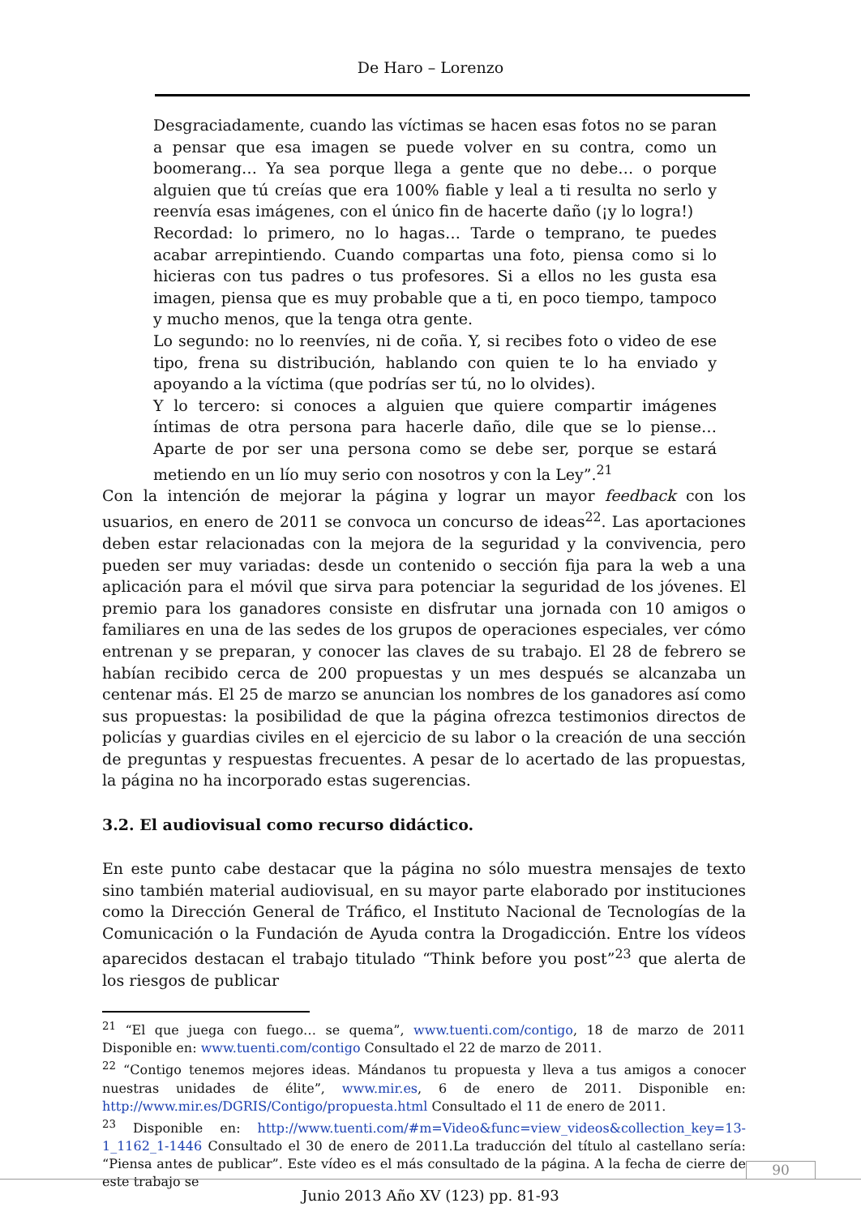De Haro – Lorenzo
Desgraciadamente, cuando las víctimas se hacen esas fotos no se paran a pensar que esa imagen se puede volver en su contra, como un boomerang… Ya sea porque llega a gente que no debe… o porque alguien que tú creías que era 100% fiable y leal a ti resulta no serlo y reenvía esas imágenes, con el único fin de hacerte daño (¡y lo logra!)
Recordad: lo primero, no lo hagas… Tarde o temprano, te puedes acabar arrepintiendo. Cuando compartas una foto, piensa como si lo hicieras con tus padres o tus profesores. Si a ellos no les gusta esa imagen, piensa que es muy probable que a ti, en poco tiempo, tampoco y mucho menos, que la tenga otra gente.
Lo segundo: no lo reenvíes, ni de coña. Y, si recibes foto o video de ese tipo, frena su distribución, hablando con quien te lo ha enviado y apoyando a la víctima (que podrías ser tú, no lo olvides).
Y lo tercero: si conoces a alguien que quiere compartir imágenes íntimas de otra persona para hacerle daño, dile que se lo piense… Aparte de por ser una persona como se debe ser, porque se estará metiendo en un lío muy serio con nosotros y con la Ley”.<sup>21</sup>
Con la intención de mejorar la página y lograr un mayor feedback con los usuarios, en enero de 2011 se convoca un concurso de ideas<sup>22</sup>. Las aportaciones deben estar relacionadas con la mejora de la seguridad y la convivencia, pero pueden ser muy variadas: desde un contenido o sección fija para la web a una aplicación para el móvil que sirva para potenciar la seguridad de los jóvenes. El premio para los ganadores consiste en disfrutar una jornada con 10 amigos o familiares en una de las sedes de los grupos de operaciones especiales, ver cómo entrenan y se preparan, y conocer las claves de su trabajo. El 28 de febrero se habían recibido cerca de 200 propuestas y un mes después se alcanzaba un centenar más. El 25 de marzo se anuncian los nombres de los ganadores así como sus propuestas: la posibilidad de que la página ofrezca testimonios directos de policías y guardias civiles en el ejercicio de su labor o la creación de una sección de preguntas y respuestas frecuentes. A pesar de lo acertado de las propuestas, la página no ha incorporado estas sugerencias.
3.2. El audiovisual como recurso didáctico.
En este punto cabe destacar que la página no sólo muestra mensajes de texto sino también material audiovisual, en su mayor parte elaborado por instituciones como la Dirección General de Tráfico, el Instituto Nacional de Tecnologías de la Comunicación o la Fundación de Ayuda contra la Drogadicción. Entre los vídeos aparecidos destacan el trabajo titulado “Think before you post”<sup>23</sup> que alerta de los riesgos de publicar
<sup>21</sup> “El que juega con fuego… se quema”, www.tuenti.com/contigo, 18 de marzo de 2011 Disponible en: www.tuenti.com/contigo Consultado el 22 de marzo de 2011.
<sup>22</sup> “Contigo tenemos mejores ideas. Mándanos tu propuesta y lleva a tus amigos a conocer nuestras unidades de élite”, www.mir.es, 6 de enero de 2011. Disponible en: http://www.mir.es/DGRIS/Contigo/propuesta.html Consultado el 11 de enero de 2011.
<sup>23</sup> Disponible en: http://www.tuenti.com/#m=Video&func=view_videos&collection_key=13-1_1162_1-1446 Consultado el 30 de enero de 2011.La traducción del título al castellano sería: “Piensa antes de publicar”. Este vídeo es el más consultado de la página. A la fecha de cierre de este trabajo se
90
Junio 2013 Año XV (123) pp. 81-93